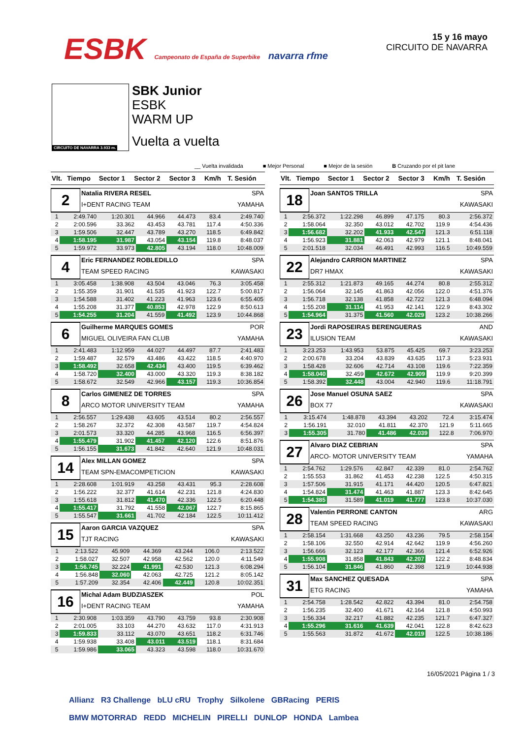ESBK Campeonato de España de Superbike navarra rfme
15 y 16 mayo
CIRCUITO DE NAVARRA
CIRCUITO DE NAVARRA 3.933 m.
SBK Junior
ESBK
WARM UP
Vuelta a vuelta
__ Vuelta invalidada ■ Mejor Personal ■ Mejor de la sesión B Cruzando por el pit lane
| Vlt. | Tiempo | Sector 1 | Sector 2 | Sector 3 | Km/h | T. Sesión |
| --- | --- | --- | --- | --- | --- | --- |
2
Natalia RIVERA RESEL SPA
I+DENT RACING TEAM YAMAHA
| 1 | 2:49.740 | 1:20.301 | 44.966 | 44.473 | 83.4 | 2:49.740 |
| 2 | 2:00.596 | 33.362 | 43.453 | 43.781 | 117.4 | 4:50.336 |
| 3 | 1:59.506 | 32.447 | 43.789 | 43.270 | 118.5 | 6:49.842 |
| 4 | 1:58.195 | 31.987 | 43.054 | 43.154 | 119.8 | 8:48.037 |
| 5 | 1:59.972 | 33.973 | 42.805 | 43.194 | 118.0 | 10:48.009 |
4
Eric FERNANDEZ ROBLEDILLO SPA
TEAM SPEED RACING KAWASAKI
| 1 | 3:05.458 | 1:38.908 | 43.504 | 43.046 | 76.3 | 3:05.458 |
| 2 | 1:55.359 | 31.901 | 41.535 | 41.923 | 122.7 | 5:00.817 |
| 3 | 1:54.588 | 31.402 | 41.223 | 41.963 | 123.6 | 6:55.405 |
| 4 | 1:55.208 | 31.377 | 40.853 | 42.978 | 122.9 | 8:50.613 |
| 5 | 1:54.255 | 31.204 | 41.559 | 41.492 | 123.9 | 10:44.868 |
6
Guilherme MARQUES GOMES POR
MIGUEL OLIVEIRA FAN CLUB YAMAHA
| 1 | 2:41.483 | 1:12.959 | 44.027 | 44.497 | 87.7 | 2:41.483 |
| 2 | 1:59.487 | 32.579 | 43.486 | 43.422 | 118.5 | 4:40.970 |
| 3 | 1:58.492 | 32.658 | 42.434 | 43.400 | 119.5 | 6:39.462 |
| 4 | 1:58.720 | 32.400 | 43.000 | 43.320 | 119.3 | 8:38.182 |
| 5 | 1:58.672 | 32.549 | 42.966 | 43.157 | 119.3 | 10:36.854 |
8
Carlos GIMENEZ DE TORRES SPA
ARCO MOTOR UNIVERSITY TEAM YAMAHA
| 1 | 2:56.557 | 1:29.438 | 43.605 | 43.514 | 80.2 | 2:56.557 |
| 2 | 1:58.267 | 32.372 | 42.308 | 43.587 | 119.7 | 4:54.824 |
| 3 | 2:01.573 | 33.320 | 44.285 | 43.968 | 116.5 | 6:56.397 |
| 4 | 1:55.479 | 31.902 | 41.457 | 42.120 | 122.6 | 8:51.876 |
| 5 | 1:56.155 | 31.673 | 41.842 | 42.640 | 121.9 | 10:48.031 |
14
Alex MILLAN GOMEZ SPA
TEAM SPN-EMACOMPETICION KAWASAKI
| 1 | 2:28.608 | 1:01.919 | 43.258 | 43.431 | 95.3 | 2:28.608 |
| 2 | 1:56.222 | 32.377 | 41.614 | 42.231 | 121.8 | 4:24.830 |
| 3 | 1:55.618 | 31.812 | 41.470 | 42.336 | 122.5 | 6:20.448 |
| 4 | 1:55.417 | 31.792 | 41.558 | 42.067 | 122.7 | 8:15.865 |
| 5 | 1:55.547 | 31.661 | 41.702 | 42.184 | 122.5 | 10:11.412 |
15
Aaron GARCIA VAZQUEZ SPA
TJT RACING KAWASAKI
| 1 | 2:13.522 | 45.909 | 44.369 | 43.244 | 106.0 | 2:13.522 |
| 2 | 1:58.027 | 32.507 | 42.958 | 42.562 | 120.0 | 4:11.549 |
| 3 | 1:56.745 | 32.224 | 41.991 | 42.530 | 121.3 | 6:08.294 |
| 4 | 1:56.848 | 32.060 | 42.063 | 42.725 | 121.2 | 8:05.142 |
| 5 | 1:57.209 | 32.354 | 42.406 | 42.449 | 120.8 | 10:02.351 |
16
Michal Adam BUDZIASZEK POL
I+DENT RACING TEAM YAMAHA
| 1 | 2:30.908 | 1:03.359 | 43.790 | 43.759 | 93.8 | 2:30.908 |
| 2 | 2:01.005 | 33.103 | 44.270 | 43.632 | 117.0 | 4:31.913 |
| 3 | 1:59.833 | 33.112 | 43.070 | 43.651 | 118.2 | 6:31.746 |
| 4 | 1:59.938 | 33.408 | 43.011 | 43.519 | 118.1 | 8:31.684 |
| 5 | 1:59.986 | 33.065 | 43.323 | 43.598 | 118.0 | 10:31.670 |
| Vlt. | Tiempo | Sector 1 | Sector 2 | Sector 3 | Km/h | T. Sesión |
| --- | --- | --- | --- | --- | --- | --- |
18
Joan SANTOS TRILLA SPA
KAWASAKI
| 1 | 2:56.372 | 1:22.298 | 46.899 | 47.175 | 80.3 | 2:56.372 |
| 2 | 1:58.064 | 32.350 | 43.012 | 42.702 | 119.9 | 4:54.436 |
| 3 | 1:56.682 | 32.202 | 41.933 | 42.547 | 121.3 | 6:51.118 |
| 4 | 1:56.923 | 31.881 | 42.063 | 42.979 | 121.1 | 8:48.041 |
| 5 | 2:01.518 | 32.034 | 46.491 | 42.993 | 116.5 | 10:49.559 |
22
Alejandro CARRION MARTINEZ SPA
DR7 HMAX KAWASAKI
| 1 | 2:55.312 | 1:21.873 | 49.165 | 44.274 | 80.8 | 2:55.312 |
| 2 | 1:56.064 | 32.145 | 41.863 | 42.056 | 122.0 | 4:51.376 |
| 3 | 1:56.718 | 32.138 | 41.858 | 42.722 | 121.3 | 6:48.094 |
| 4 | 1:55.208 | 31.114 | 41.953 | 42.141 | 122.9 | 8:43.302 |
| 5 | 1:54.964 | 31.375 | 41.560 | 42.029 | 123.2 | 10:38.266 |
23
Jordi RAPOSEIRAS BERENGUERAS AND
ILUSION TEAM KAWASAKI
| 1 | 3:23.253 | 1:43.953 | 53.875 | 45.425 | 69.7 | 3:23.253 |
| 2 | 2:00.678 | 33.204 | 43.839 | 43.635 | 117.3 | 5:23.931 |
| 3 | 1:58.428 | 32.606 | 42.714 | 43.108 | 119.6 | 7:22.359 |
| 4 | 1:58.040 | 32.459 | 42.672 | 42.909 | 119.9 | 9:20.399 |
| 5 | 1:58.392 | 32.448 | 43.004 | 42.940 | 119.6 | 11:18.791 |
26
Jose Manuel OSUNA SAEZ SPA
BOX 77 KAWASAKI
| 1 | 3:15.474 | 1:48.878 | 43.394 | 43.202 | 72.4 | 3:15.474 |
| 2 | 1:56.191 | 32.010 | 41.811 | 42.370 | 121.9 | 5:11.665 |
| 3 | 1:55.305 | 31.780 | 41.486 | 42.039 | 122.8 | 7:06.970 |
27
Alvaro DIAZ CEBRIAN SPA
ARCO- MOTOR UNIVERSITY TEAM YAMAHA
| 1 | 2:54.762 | 1:29.576 | 42.847 | 42.339 | 81.0 | 2:54.762 |
| 2 | 1:55.553 | 31.862 | 41.453 | 42.238 | 122.5 | 4:50.315 |
| 3 | 1:57.506 | 31.915 | 41.171 | 44.420 | 120.5 | 6:47.821 |
| 4 | 1:54.824 | 31.474 | 41.463 | 41.887 | 123.3 | 8:42.645 |
| 5 | 1:54.385 | 31.589 | 41.019 | 41.777 | 123.8 | 10:37.030 |
28
Valentin PERRONE CANTON ARG
TEAM SPEED RACING KAWASAKI
| 1 | 2:58.154 | 1:31.668 | 43.250 | 43.236 | 79.5 | 2:58.154 |
| 2 | 1:58.106 | 32.550 | 42.914 | 42.642 | 119.9 | 4:56.260 |
| 3 | 1:56.666 | 32.123 | 42.177 | 42.366 | 121.4 | 6:52.926 |
| 4 | 1:55.908 | 31.858 | 41.843 | 42.207 | 122.2 | 8:48.834 |
| 5 | 1:56.104 | 31.846 | 41.860 | 42.398 | 121.9 | 10:44.938 |
31
Max SANCHEZ QUESADA SPA
ETG RACING YAMAHA
| 1 | 2:54.758 | 1:28.542 | 42.822 | 43.394 | 81.0 | 2:54.758 |
| 2 | 1:56.235 | 32.400 | 41.671 | 42.164 | 121.8 | 4:50.993 |
| 3 | 1:56.334 | 32.217 | 41.882 | 42.235 | 121.7 | 6:47.327 |
| 4 | 1:55.296 | 31.616 | 41.639 | 42.041 | 122.8 | 8:42.623 |
| 5 | 1:55.563 | 31.872 | 41.672 | 42.019 | 122.5 | 10:38.186 |
16/05/2021 Página 1 / 3
Allianz R3 Challenge bLU cRU Trophy Silkolene GBRacing PERIS
BMW MOTORRAD REDD MICHELIN PIRELLI DUNLOP HONDA Lambea